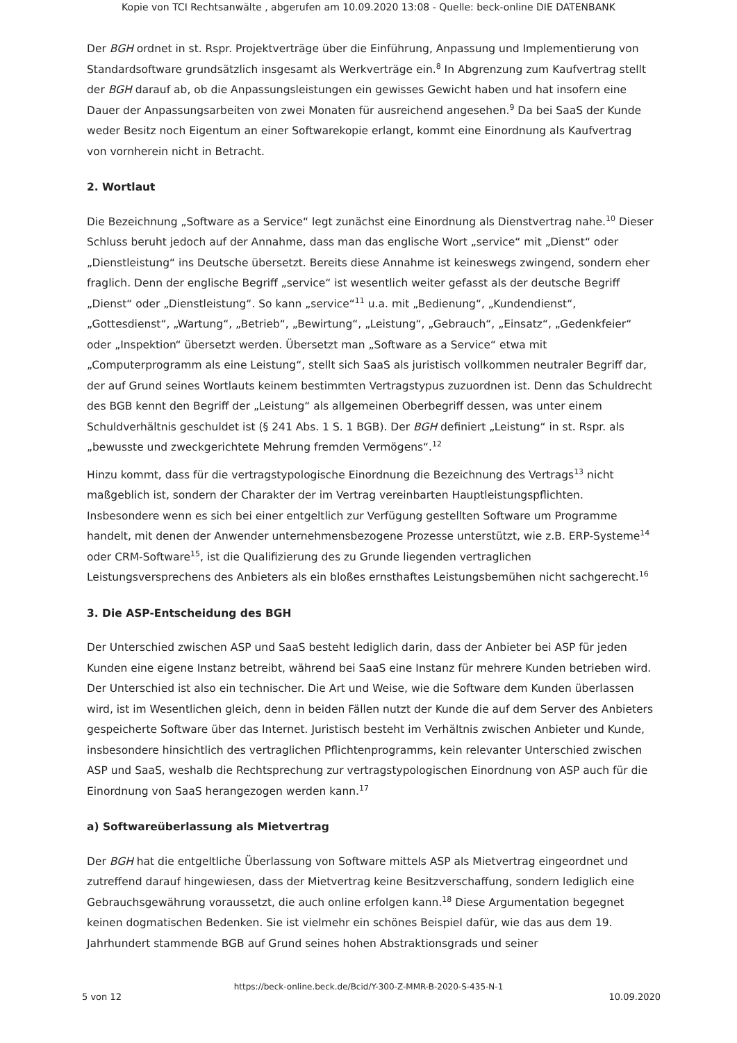Kopie von TCI Rechtsanwälte , abgerufen am 10.09.2020 13:08 - Quelle: beck-online DIE DATENBANK
Der BGH ordnet in st. Rspr. Projektverträge über die Einführung, Anpassung und Implementierung von Standardsoftware grundsätzlich insgesamt als Werkverträge ein.<sup>8</sup> In Abgrenzung zum Kaufvertrag stellt der BGH darauf ab, ob die Anpassungsleistungen ein gewisses Gewicht haben und hat insofern eine Dauer der Anpassungsarbeiten von zwei Monaten für ausreichend angesehen.<sup>9</sup> Da bei SaaS der Kunde weder Besitz noch Eigentum an einer Softwarekopie erlangt, kommt eine Einordnung als Kaufvertrag von vornherein nicht in Betracht.
2. Wortlaut
Die Bezeichnung „Software as a Service“ legt zunächst eine Einordnung als Dienstvertrag nahe.<sup>10</sup> Dieser Schluss beruht jedoch auf der Annahme, dass man das englische Wort „service“ mit „Dienst“ oder „Dienstleistung“ ins Deutsche übersetzt. Bereits diese Annahme ist keineswegs zwingend, sondern eher fraglich. Denn der englische Begriff „service“ ist wesentlich weiter gefasst als der deutsche Begriff „Dienst“ oder „Dienstleistung“. So kann „service“<sup>11</sup> u.a. mit „Bedienung“, „Kundendienst“, „Gottesdienst“, „Wartung“, „Betrieb“, „Bewirtung“, „Leistung“, „Gebrauch“, „Einsatz“, „Gedenkfeier“ oder „Inspektion“ übersetzt werden. Übersetzt man „Software as a Service“ etwa mit „Computerprogramm als eine Leistung“, stellt sich SaaS als juristisch vollkommen neutraler Begriff dar, der auf Grund seines Wortlauts keinem bestimmten Vertragstypus zuzuordnen ist. Denn das Schuldrecht des BGB kennt den Begriff der „Leistung“ als allgemeinen Oberbegriff dessen, was unter einem Schuldverhältnis geschuldet ist (§ 241 Abs. 1 S. 1 BGB). Der BGH definiert „Leistung“ in st. Rspr. als „bewusste und zweckgerichtete Mehrung fremden Vermögens“.<sup>12</sup>
Hinzu kommt, dass für die vertragstypologische Einordnung die Bezeichnung des Vertrags<sup>13</sup> nicht maßgeblich ist, sondern der Charakter der im Vertrag vereinbarten Hauptleistungspflichten. Insbesondere wenn es sich bei einer entgeltlich zur Verfügung gestellten Software um Programme handelt, mit denen der Anwender unternehmensbezogene Prozesse unterstützt, wie z.B. ERP-Systeme<sup>14</sup> oder CRM-Software<sup>15</sup>, ist die Qualifizierung des zu Grunde liegenden vertraglichen Leistungsversprechens des Anbieters als ein bloßes ernsthaftes Leistungsbemühen nicht sachgerecht.<sup>16</sup>
3. Die ASP-Entscheidung des BGH
Der Unterschied zwischen ASP und SaaS besteht lediglich darin, dass der Anbieter bei ASP für jeden Kunden eine eigene Instanz betreibt, während bei SaaS eine Instanz für mehrere Kunden betrieben wird. Der Unterschied ist also ein technischer. Die Art und Weise, wie die Software dem Kunden überlassen wird, ist im Wesentlichen gleich, denn in beiden Fällen nutzt der Kunde die auf dem Server des Anbieters gespeicherte Software über das Internet. Juristisch besteht im Verhältnis zwischen Anbieter und Kunde, insbesondere hinsichtlich des vertraglichen Pflichtenprogramms, kein relevanter Unterschied zwischen ASP und SaaS, weshalb die Rechtsprechung zur vertragstypologischen Einordnung von ASP auch für die Einordnung von SaaS herangezogen werden kann.<sup>17</sup>
a) Softwareüberlassung als Mietvertrag
Der BGH hat die entgeltliche Überlassung von Software mittels ASP als Mietvertrag eingeordnet und zutreffend darauf hingewiesen, dass der Mietvertrag keine Besitzverschaffung, sondern lediglich eine Gebrauchsgewährung voraussetzt, die auch online erfolgen kann.<sup>18</sup> Diese Argumentation begegnet keinen dogmatischen Bedenken. Sie ist vielmehr ein schönes Beispiel dafür, wie das aus dem 19. Jahrhundert stammende BGB auf Grund seines hohen Abstraktionsgrads und seiner
https://beck-online.beck.de/Bcid/Y-300-Z-MMR-B-2020-S-435-N-1
5 von 12 10.09.2020